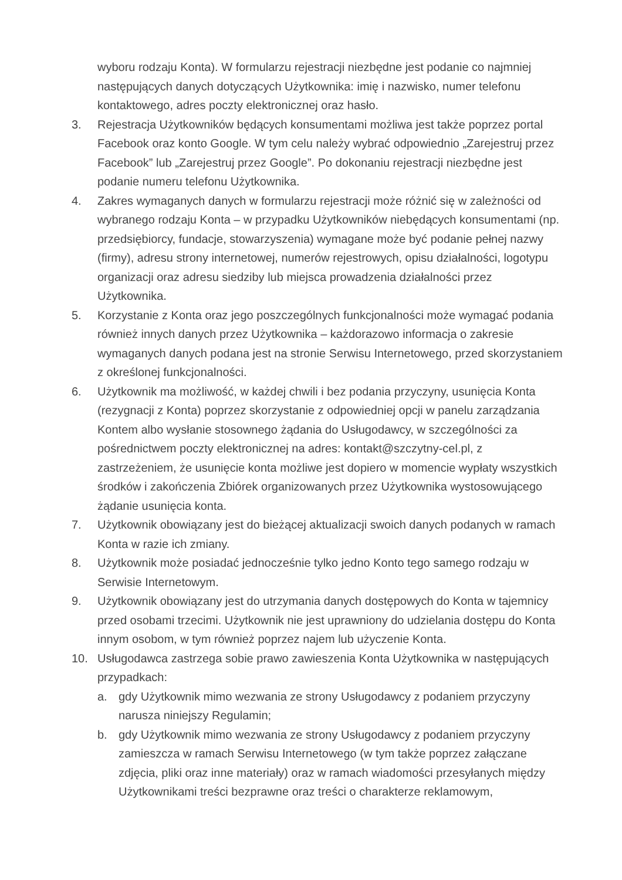wyboru rodzaju Konta). W formularzu rejestracji niezbędne jest podanie co najmniej następujących danych dotyczących Użytkownika: imię i nazwisko, numer telefonu kontaktowego, adres poczty elektronicznej oraz hasło.
3. Rejestracja Użytkowników będących konsumentami możliwa jest także poprzez portal Facebook oraz konto Google. W tym celu należy wybrać odpowiednio „Zarejestruj przez Facebook” lub „Zarejestruj przez Google”. Po dokonaniu rejestracji niezbędne jest podanie numeru telefonu Użytkownika.
4. Zakres wymaganych danych w formularzu rejestracji może różnić się w zależności od wybranego rodzaju Konta – w przypadku Użytkowników niebędących konsumentami (np. przedsiębiorcy, fundacje, stowarzyszenia) wymagane może być podanie pełnej nazwy (firmy), adresu strony internetowej, numerów rejestrowych, opisu działalności, logotypu organizacji oraz adresu siedziby lub miejsca prowadzenia działalności przez Użytkownika.
5. Korzystanie z Konta oraz jego poszczególnych funkcjonalności może wymagać podania również innych danych przez Użytkownika – każdorazowo informacja o zakresie wymaganych danych podana jest na stronie Serwisu Internetowego, przed skorzystaniem z określonej funkcjonalności.
6. Użytkownik ma możliwość, w każdej chwili i bez podania przyczyny, usunięcia Konta (rezygnacji z Konta) poprzez skorzystanie z odpowiedniej opcji w panelu zarządzania Kontem albo wysłanie stosownego żądania do Usługodawcy, w szczególności za pośrednictwem poczty elektronicznej na adres: kontakt@szczytny-cel.pl, z zastrzeżeniem, że usunięcie konta możliwe jest dopiero w momencie wypłaty wszystkich środków i zakończenia Zbiórek organizowanych przez Użytkownika wystosowującego żądanie usunięcia konta.
7. Użytkownik obowiązany jest do bieżącej aktualizacji swoich danych podanych w ramach Konta w razie ich zmiany.
8. Użytkownik może posiadać jednocześnie tylko jedno Konto tego samego rodzaju w Serwisie Internetowym.
9. Użytkownik obowiązany jest do utrzymania danych dostępowych do Konta w tajemnicy przed osobami trzecimi. Użytkownik nie jest uprawniony do udzielania dostępu do Konta innym osobom, w tym również poprzez najem lub użyczenie Konta.
10. Usługodawca zastrzega sobie prawo zawieszenia Konta Użytkownika w następujących przypadkach:
a. gdy Użytkownik mimo wezwania ze strony Usługodawcy z podaniem przyczyny narusza niniejszy Regulamin;
b. gdy Użytkownik mimo wezwania ze strony Usługodawcy z podaniem przyczyny zamieszcza w ramach Serwisu Internetowego (w tym także poprzez załączane zdjęcia, pliki oraz inne materiały) oraz w ramach wiadomości przesyłanych między Użytkownikami treści bezprawne oraz treści o charakterze reklamowym,